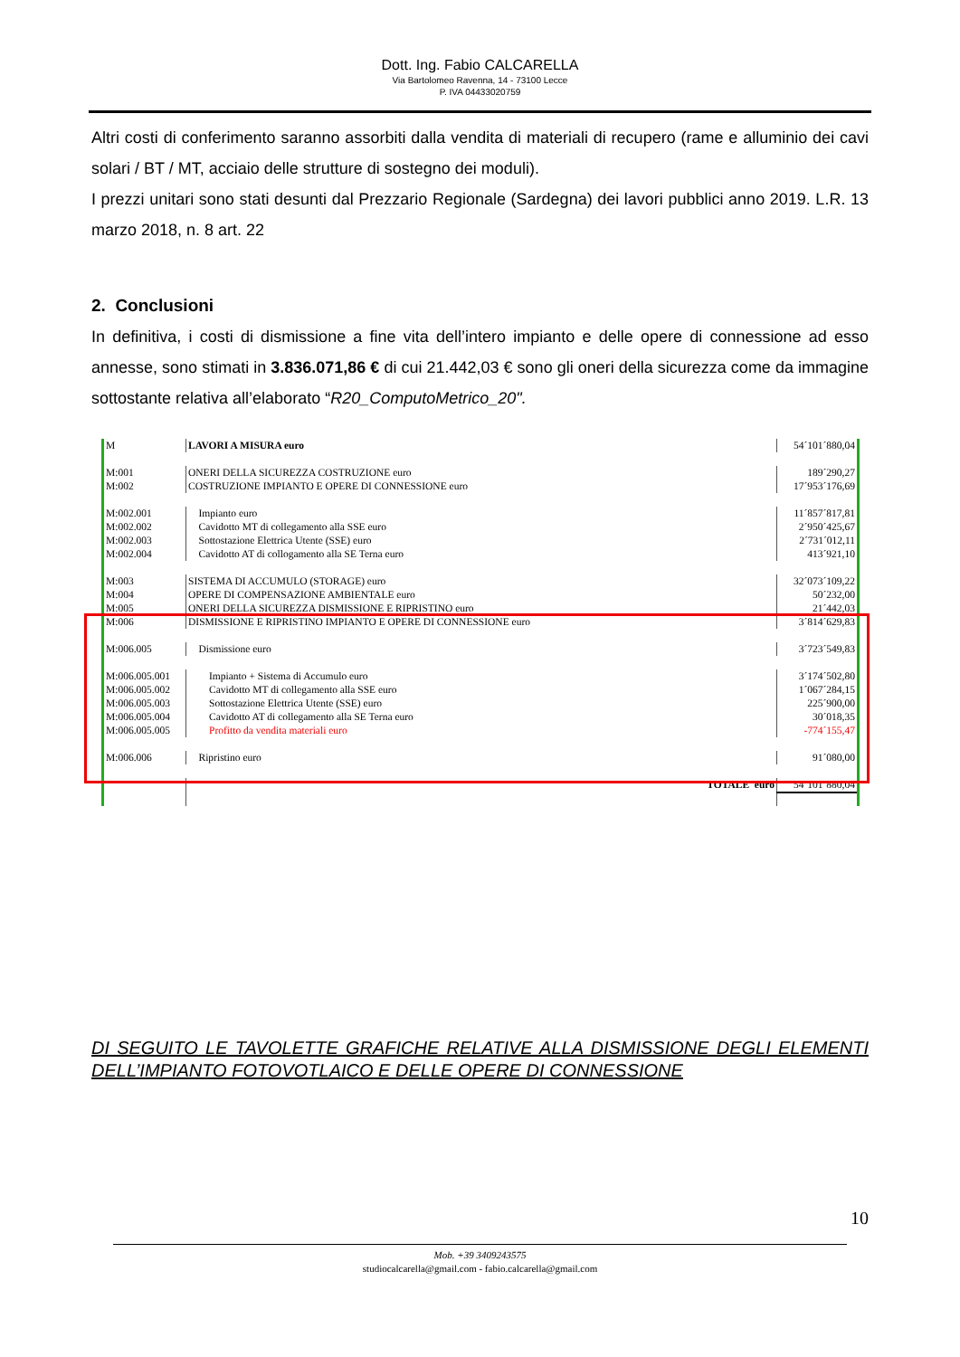Dott. Ing. Fabio CALCARELLA
Via Bartolomeo Ravenna, 14 - 73100 Lecce
P. IVA 04433020759
Altri costi di conferimento saranno assorbiti dalla vendita di materiali di recupero (rame e alluminio dei cavi solari / BT / MT, acciaio delle strutture di sostegno dei moduli).
I prezzi unitari sono stati desunti dal Prezzario Regionale (Sardegna) dei lavori pubblici anno 2019. L.R. 13 marzo 2018, n. 8 art. 22
2. Conclusioni
In definitiva, i costi di dismissione a fine vita dell’intero impianto e delle opere di connessione ad esso annesse, sono stimati in 3.836.071,86 € di cui 21.442,03 € sono gli oneri della sicurezza come da immagine sottostante relativa all’elaborato “R20_ComputoMetrico_20".
| M | LAVORI A MISURA euro | 54´101´880,04 |
| M:001 | ONERI DELLA SICUREZZA COSTRUZIONE euro | 189´290,27 |
| M:002 | COSTRUZIONE IMPIANTO E OPERE DI CONNESSIONE euro | 17´953´176,69 |
| M:002.001 | Impianto euro | 11´857´817,81 |
| M:002.002 | Cavidotto MT di collegamento alla SSE euro | 2´950´425,67 |
| M:002.003 | Sottostazione Elettrica Utente (SSE) euro | 2´731´012,11 |
| M:002.004 | Cavidotto AT di collogamento alla SE Terna euro | 413´921,10 |
| M:003 | SISTEMA DI ACCUMULO (STORAGE) euro | 32´073´109,22 |
| M:004 | OPERE DI COMPENSAZIONE AMBIENTALE euro | 50´232,00 |
| M:005 | ONERI DELLA SICUREZZA DISMISSIONE E RIPRISTINO euro | 21´442,03 |
| M:006 | DISMISSIONE E RIPRISTINO IMPIANTO E OPERE DI CONNESSIONE euro | 3´814´629,83 |
| M:006.005 | Dismissione euro | 3´723´549,83 |
| M:006.005.001 | Impianto + Sistema di Accumulo euro | 3´174´502,80 |
| M:006.005.002 | Cavidotto MT di collegamento alla SSE euro | 1´067´284,15 |
| M:006.005.003 | Sottostazione Elettrica Utente (SSE) euro | 225´900,00 |
| M:006.005.004 | Cavidotto AT di collegamento alla SE Terna euro | 30´018,35 |
| M:006.005.005 | Profitto da vendita materiali euro | -774´155,47 |
| M:006.006 | Ripristino euro | 91´080,00 |
| | TOTALE euro | 54´101´880,04 |
DI SEGUITO LE TAVOLETTE GRAFICHE RELATIVE ALLA DISMISSIONE DEGLI ELEMENTI DELL’IMPIANTO FOTOVOTLAICO E DELLE OPERE DI CONNESSIONE
10
Mob. +39 3409243575
studiocalcarella@gmail.com - fabio.calcarella@gmail.com